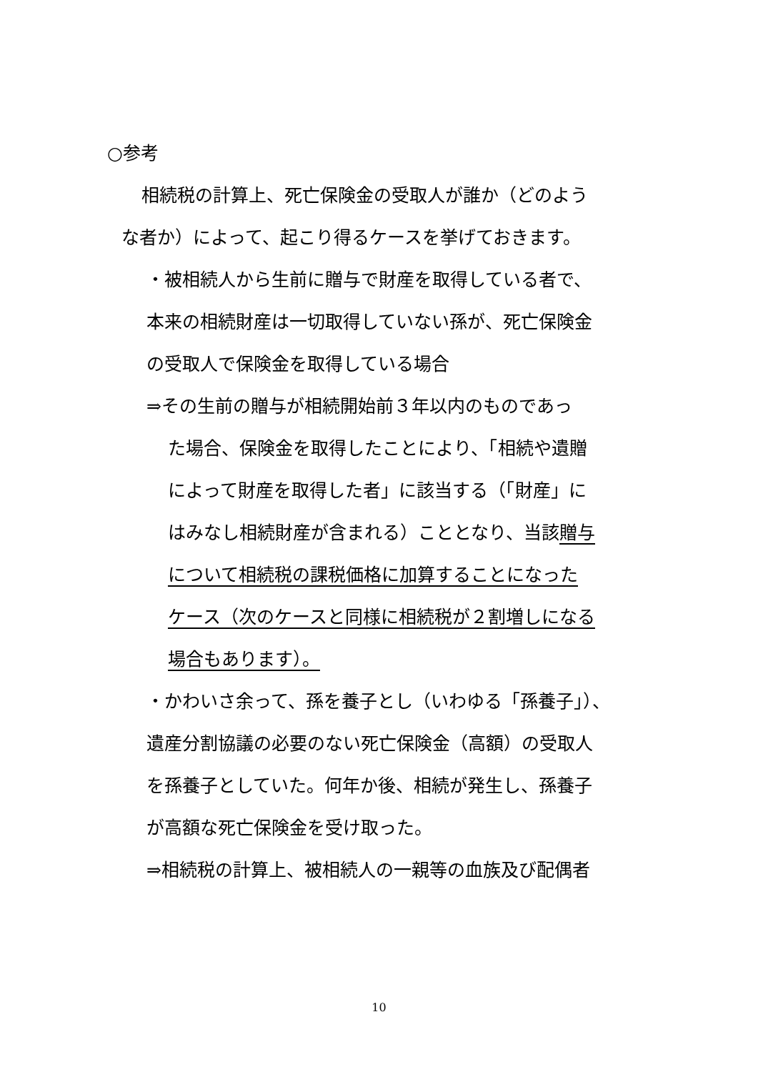○参考
相続税の計算上、死亡保険金の受取人が誰か（どのよう
な者か）によって、起こり得るケースを挙げておきます。
・被相続人から生前に贈与で財産を取得している者で、
本来の相続財産は一切取得していない孫が、死亡保険金
の受取人で保険金を取得している場合
⇒その生前の贈与が相続開始前３年以内のものであっ
た場合、保険金を取得したことにより、「相続や遺贈
によって財産を取得した者」に該当する（「財産」に
はみなし相続財産が含まれる）こととなり、当該贈与
について相続税の課税価格に加算することになった
ケース（次のケースと同様に相続税が２割増しになる
場合もあります）。
・かわいさ余って、孫を養子とし（いわゆる「孫養子」）、
遺産分割協議の必要のない死亡保険金（高額）の受取人
を孫養子としていた。何年か後、相続が発生し、孫養子
が高額な死亡保険金を受け取った。
⇒相続税の計算上、被相続人の一親等の血族及び配偶者
10